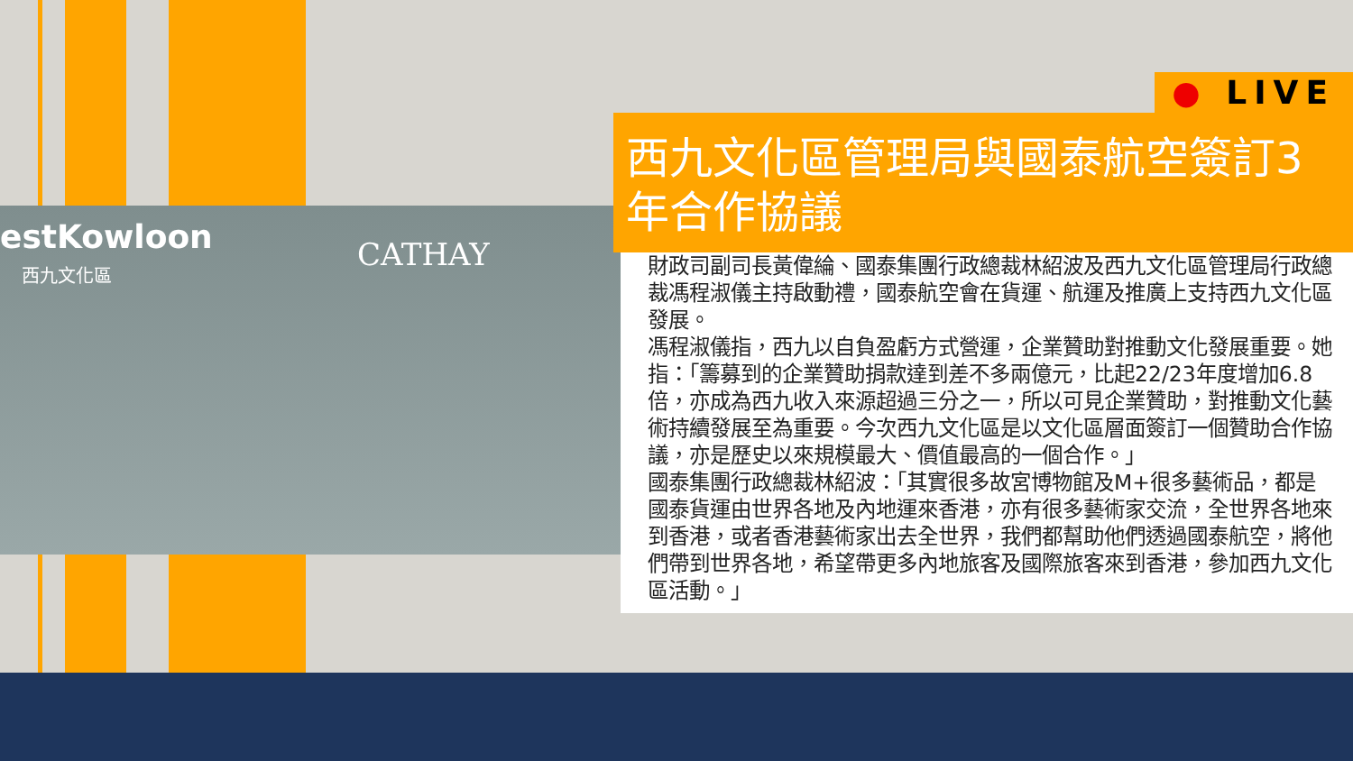estKowloon
西九文化區 CATHAY
● LIVE
西九文化區管理局與國泰航空簽訂3年合作協議
財政司副司長黃偉綸、國泰集團行政總裁林紹波及西九文化區管理局行政總裁馮程淑儀主持啟動禮，國泰航空會在貨運、航運及推廣上支持西九文化區發展。
馮程淑儀指，西九以自負盈虧方式營運，企業贊助對推動文化發展重要。她指：「籌募到的企業贊助捐款達到差不多兩億元，比起22/23年度增加6.8倍，亦成為西九收入來源超過三分之一，所以可見企業贊助，對推動文化藝術持續發展至為重要。今次西九文化區是以文化區層面簽訂一個贊助合作協議，亦是歷史以來規模最大、價值最高的一個合作。」
國泰集團行政總裁林紹波：「其實很多故宮博物館及M+很多藝術品，都是國泰貨運由世界各地及內地運來香港，亦有很多藝術家交流，全世界各地來到香港，或者香港藝術家出去全世界，我們都幫助他們透過國泰航空，將他們帶到世界各地，希望帶更多內地旅客及國際旅客來到香港，參加西九文化區活動。」